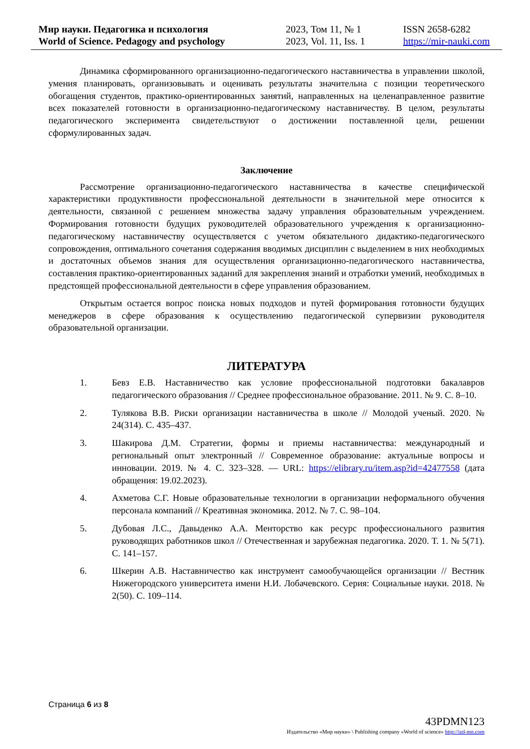Мир науки. Педагогика и психология
World of Science. Pedagogy and psychology
2023, Том 11, № 1
2023, Vol. 11, Iss. 1
ISSN 2658-6282
https://mir-nauki.com
Динамика сформированного организационно-педагогического наставничества в управлении школой, умения планировать, организовывать и оценивать результаты значительна с позиции теоретического обогащения студентов, практико-ориентированных занятий, направленных на целенаправленное развитие всех показателей готовности в организационно-педагогическому наставничеству. В целом, результаты педагогического эксперимента свидетельствуют о достижении поставленной цели, решении сформулированных задач.
Заключение
Рассмотрение организационно-педагогического наставничества в качестве специфической характеристики продуктивности профессиональной деятельности в значительной мере относится к деятельности, связанной с решением множества задачу управления образовательным учреждением. Формирования готовности будущих руководителей образовательного учреждения к организационно-педагогическому наставничеству осуществляется с учетом обязательного дидактико-педагогического сопровождения, оптимального сочетания содержания вводимых дисциплин с выделением в них необходимых и достаточных объемов знания для осуществления организационно-педагогического наставничества, составления практико-ориентированных заданий для закрепления знаний и отработки умений, необходимых в предстоящей профессиональной деятельности в сфере управления образованием.
Открытым остается вопрос поиска новых подходов и путей формирования готовности будущих менеджеров в сфере образования к осуществлению педагогической супервизии руководителя образовательной организации.
ЛИТЕРАТУРА
1. Бевз Е.В. Наставничество как условие профессиональной подготовки бакалавров педагогического образования // Среднее профессиональное образование. 2011. № 9. С. 8–10.
2. Тулякова В.В. Риски организации наставничества в школе // Молодой ученый. 2020. № 24(314). С. 435–437.
3. Шакирова Д.М. Стратегии, формы и приемы наставничества: международный и региональный опыт электронный // Современное образование: актуальные вопросы и инновации. 2019. № 4. С. 323–328. — URL: https://elibrary.ru/item.asp?id=42477558 (дата обращения: 19.02.2023).
4. Ахметова С.Г. Новые образовательные технологии в организации неформального обучения персонала компаний // Креативная экономика. 2012. № 7. С. 98–104.
5. Дубовая Л.С., Давыденко А.А. Менторство как ресурс профессионального развития руководящих работников школ // Отечественная и зарубежная педагогика. 2020. Т. 1. № 5(71). С. 141–157.
6. Шкерин А.В. Наставничество как инструмент самообучающейся организации // Вестник Нижегородского университета имени Н.И. Лобачевского. Серия: Социальные науки. 2018. № 2(50). С. 109–114.
Страница 6 из 8
43PDMN123
Издательство «Мир науки» \ Publishing company «World of science» http://izd-mn.com